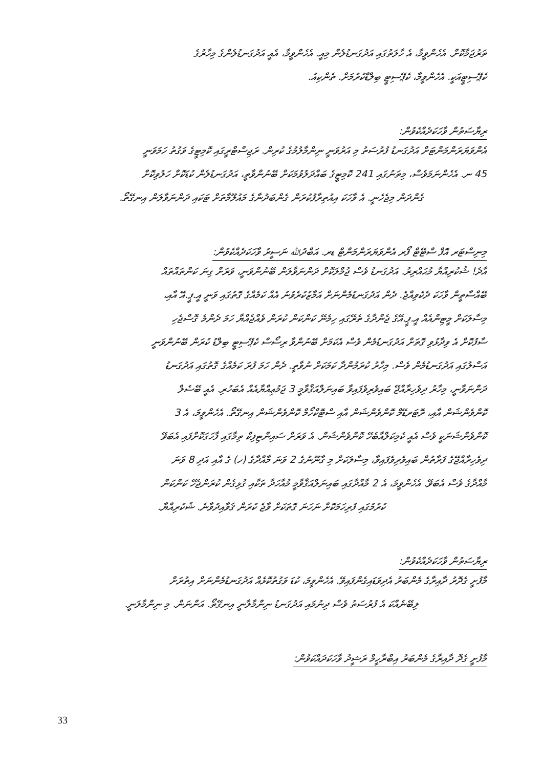ތަރުޖަމާކޮށް. އެހެންވީމާ، އެ ހާލަތުގައި އަދުގަނޑުލެން މިއީ. އެހެންވީމާ، އެއީ އަދުގަނޑުލެންގެ މިހާރުގެ
ކެޕޭސިޓީއަކީ. އެހެންވީމާ، ކެޕޭސިޓީ ބިލްޑްކުރުމަށް. ތެންކިއު.
ރިޔާސަތުން ވާހަކަދެއްކެވުން:
އެންވަޔަރަންމަންޓަށް އަދުގަނޑު ފުރުސަތު މި އަރުވަނީ ނިންމާލުމުގެ ކުރިން. ރަޖިސްޓްރީގައި ކޮމިޓީގެ ވަގުތު ހަމަވަނީ
45 ނ. އެހެންނަމަވެސް، މިތަނުގައި 241 ކޮމިޓީގެ ބައްދަލުވުމަކަށް ބޭނުންވާތީ، އަދުގަނޑުލެން ކުޑަކޮށް ހަލުވިކޮށް
ގެންދަން މިޖެހެނީ. އެ ވާހަކަ އިއުތިރާފުކުރަން ގެންބަދުނާގެ މައުލޫމާތަށް ޓަކައި ދަންނަވާލަން އިނގޭތޯ.
މިނިސްޓަރ އޮފް ސްޓޭޓް ފޯރ އެންވަޔަރަންމަންޓް ޑރ. އަބްދުﷲ ނަސީރު ވާހަކަދެއްކެވުން:
އާދެ! ޝުކުރިއްޔާ މުޙައްރިރު. އަދުގަނޑު ވެސް ޖުމްލަކޮށް ދަންނަވާލަން ބޭނުންވަނީ، ވަރަށް ގިނަ ކަންތައްތައް
ބޭއްސާތީން ވާހަކަ ދެކެވިއްޖެ. ދެން އަދުގަނޑުމެންނަށް އަމާޒުކުރެވުނު އެއް ކަމެއްގެ ގޮތުގައި ވަނީ އީ.ޕީ.އޭ އާއި،
މިސާލަކަށް މީޓިންއެއް އީ.ޕީ.އޭގެ ޖެންދާގެ ތެރޭގައި ހިމެނޭ ކަންކަން ކުރަން ވެއްޖެއްޔާ ހަމަ ދެންމެ ގޮސްޖެހި
ސާފުކޮށް އެ ވިދާޅުވި ގޮތަށް އަދުގަނޑުމެން ވެސް އެކަމަށް ބޭނުންވާ ރިސޯސް ކެޕޭސިޓީ ބިލްޑު ކުރަން ބޭނުންވަނީ
އަސްލުގައި އަދުގަނޑުމެން ވެސް. މިހާރު ކުރަމުންދާ ކަމަކަށް ނުވާތީ. ދެން ހަމަ ފުރަ ކަމެއްގެ ގޮތުގައި އަދުގަނޑު
ދަންނަވާނީ، މިހާރު ދިވެހިރާއްޖޭ ބައިވެރިވެފައިވާ ބައިނަލްއަޤްވާމީ 3 ޖަމުޢިއްޔާއެއް އެބަހުރި. އެއީ ބޭސެލް
ކޮންވެންޝަން އާއި، ރޮޓަރޑޭމް ކޮންވެންޝަން އާއި ސްޓޮކްހޯމް ކޮންވެންޝަން އިނގޭތޯ. އެހެންވީމަ، އެ 3
ކޮންވެންޝަނަކީ ވެސް އެއީ ކެމިކަލްއާބެހޭ ކޮންވެންޝަން. އެ ވަރަށް ސައިންޓިފިކް ތިމާގައި ފާހަގަކޮށްފައި އެބަވޭ
ދިވެހިރާއްޖޭގެ ފަރާތުން ބައިވެރިވެފައިވާ، މިސާލަކަށް މި ގާނޫނުގެ 2 ވަނަ މާއްދާގެ (ހ) ގެ އާއި އަދި 8 ވަނަ
މާއްދާގެ ވެސް އެބަވޭ. އެހެންވީމަ، އެ 2 މާއްދާގައި ބައިނަލްއަޤްވާމީ މުއާހަދާ ތަކާއި ގުޅިގެން ކުރަންޖެހޭ ކަންކަން
ކުރުމުގައި ފުރިހަމަކޮށް ނަހަނަ ގޮތަކަށް ވާޖެ ކުރަން ޤަވާއިދުވާނެ. ޝުކުރިއްޔާ.
ރިޔާސަތުން ވާހަކަދެއްކެވުން:
މާފުށީ ގެދޮރު ދާއިރާގެ މެންބަރު އެދިވަޑައިގެންފައިވޭ. އެހެންވީމަ، ކުޑަ ވަގުތުކޮޅެއް އަދުގަނޑުމެންނަށް އިތުރަށް
ލިބޭނެއްކަ އެ ފުރުސަތު ވެސް ދިނުމައި އަދުގަނޑު ނިންމާލާނީ އިނގޭތޯ. އަންނަން. މި ނިންމާލަނީ.
މާފުށީ ގެދޮ ދާއިރާގެ މެންބަރު އިބްރާހީމް ރަޝީދު ވާހަކަދައްކަވުން:
33